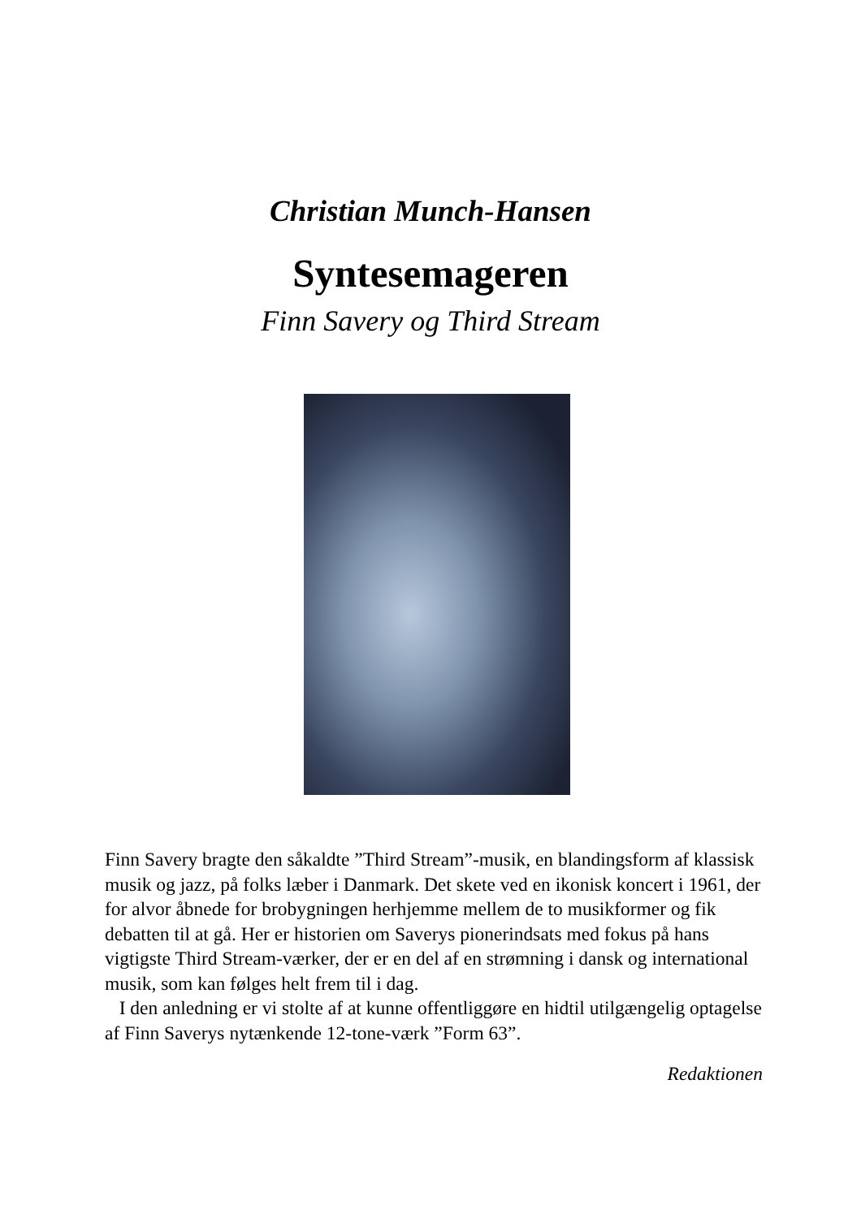Christian Munch-Hansen
Syntesemageren
Finn Savery og Third Stream
Finn Savery bragte den såkaldte ”Third Stream”-musik, en blandingsform af klassisk musik og jazz, på folks læber i Danmark. Det skete ved en ikonisk koncert i 1961, der for alvor åbnede for brobygningen herhjemme mellem de to musikformer og fik debatten til at gå. Her er historien om Saverys pionerindsats med fokus på hans vigtigste Third Stream-værker, der er en del af en strømning i dansk og international musik, som kan følges helt frem til i dag.
I den anledning er vi stolte af at kunne offentliggøre en hidtil utilgængelig optagelse af Finn Saverys nytænkende 12-tone-værk ”Form 63”.
Redaktionen